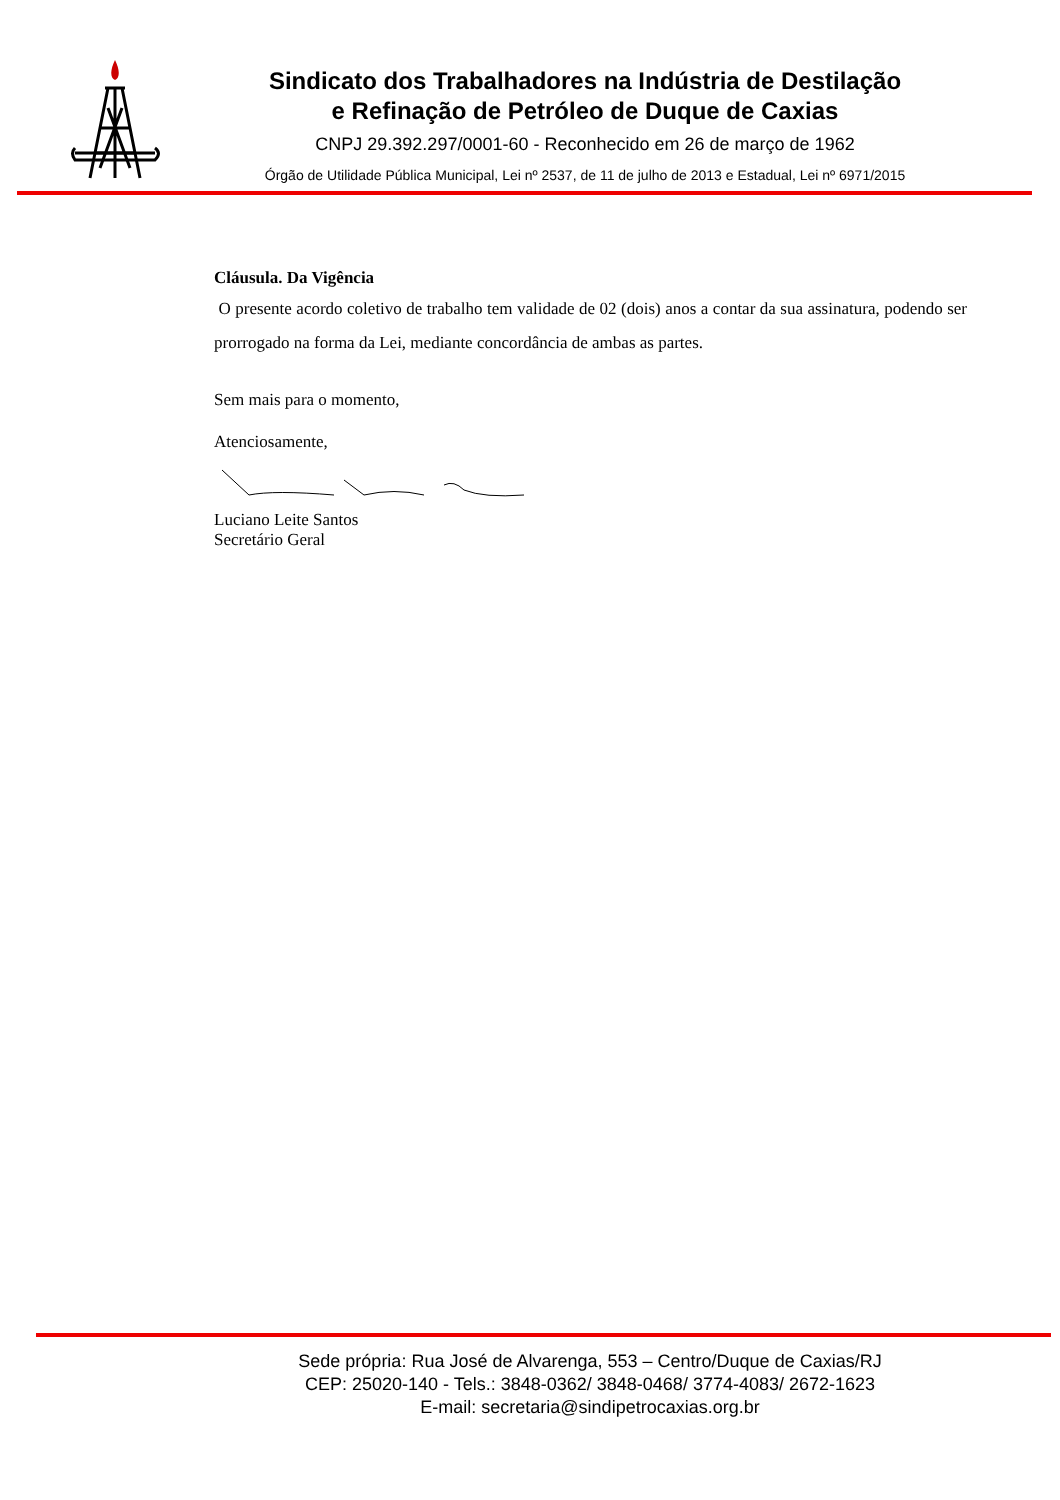Sindicato dos Trabalhadores na Indústria de Destilação
e Refinação de Petróleo de Duque de Caxias
CNPJ 29.392.297/0001-60 - Reconhecido em 26 de março de 1962
Órgão de Utilidade Pública Municipal, Lei nº 2537, de 11 de julho de 2013 e Estadual, Lei nº 6971/2015
Cláusula. Da Vigência
O presente acordo coletivo de trabalho tem validade de 02 (dois) anos a contar da sua assinatura, podendo ser prorrogado na forma da Lei, mediante concordância de ambas as partes.
Sem mais para o momento,
Atenciosamente,
Luciano Leite Santos
Secretário Geral
Sede própria: Rua José de Alvarenga, 553 – Centro/Duque de Caxias/RJ
CEP: 25020-140 - Tels.: 3848-0362/ 3848-0468/ 3774-4083/ 2672-1623
E-mail: secretaria@sindipetrocaxias.org.br